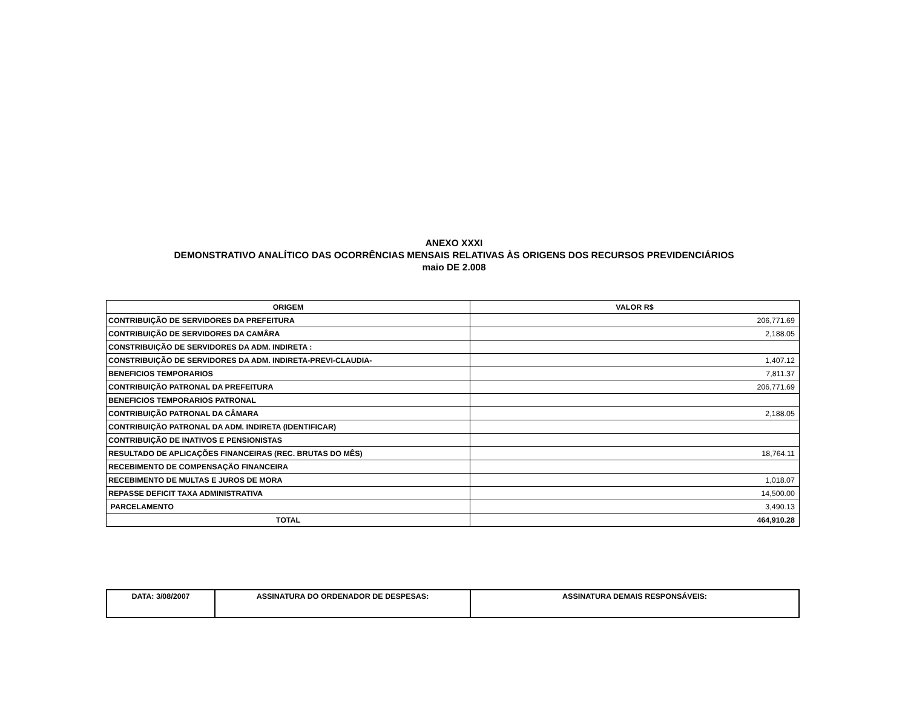ANEXO XXXI
DEMONSTRATIVO ANALÍTICO DAS OCORRÊNCIAS MENSAIS RELATIVAS ÀS ORIGENS DOS RECURSOS PREVIDENCIÁRIOS
maio DE 2.008
| ORIGEM | VALOR R$ |
| --- | --- |
| CONTRIBUIÇÃO DE SERVIDORES DA PREFEITURA | 206,771.69 |
| CONTRIBUIÇÃO DE SERVIDORES DA CAMÂRA | 2,188.05 |
| CONSTRIBUIÇÃO DE SERVIDORES DA ADM. INDIRETA : | |
| CONSTRIBUIÇÃO DE SERVIDORES DA ADM. INDIRETA-PREVI-CLAUDIA- | 1,407.12 |
| BENEFICIOS TEMPORARIOS | 7,811.37 |
| CONTRIBUIÇÃO PATRONAL DA PREFEITURA | 206,771.69 |
| BENEFICIOS TEMPORARIOS PATRONAL | |
| CONTRIBUIÇÃO PATRONAL DA CÂMARA | 2,188.05 |
| CONTRIBUIÇÃO PATRONAL DA ADM. INDIRETA (IDENTIFICAR) | |
| CONTRIBUIÇÃO DE INATIVOS E PENSIONISTAS | |
| RESULTADO DE APLICAÇÕES FINANCEIRAS (REC. BRUTAS DO MÊS) | 18,764.11 |
| RECEBIMENTO DE COMPENSAÇÃO FINANCEIRA | |
| RECEBIMENTO DE MULTAS E JUROS DE MORA | 1,018.07 |
| REPASSE DEFICIT TAXA ADMINISTRATIVA | 14,500.00 |
| PARCELAMENTO | 3,490.13 |
| TOTAL | 464,910.28 |
| DATA: 3/08/2007 | ASSINATURA DO ORDENADOR DE DESPESAS: | ASSINATURA DEMAIS RESPONSÁVEIS: |